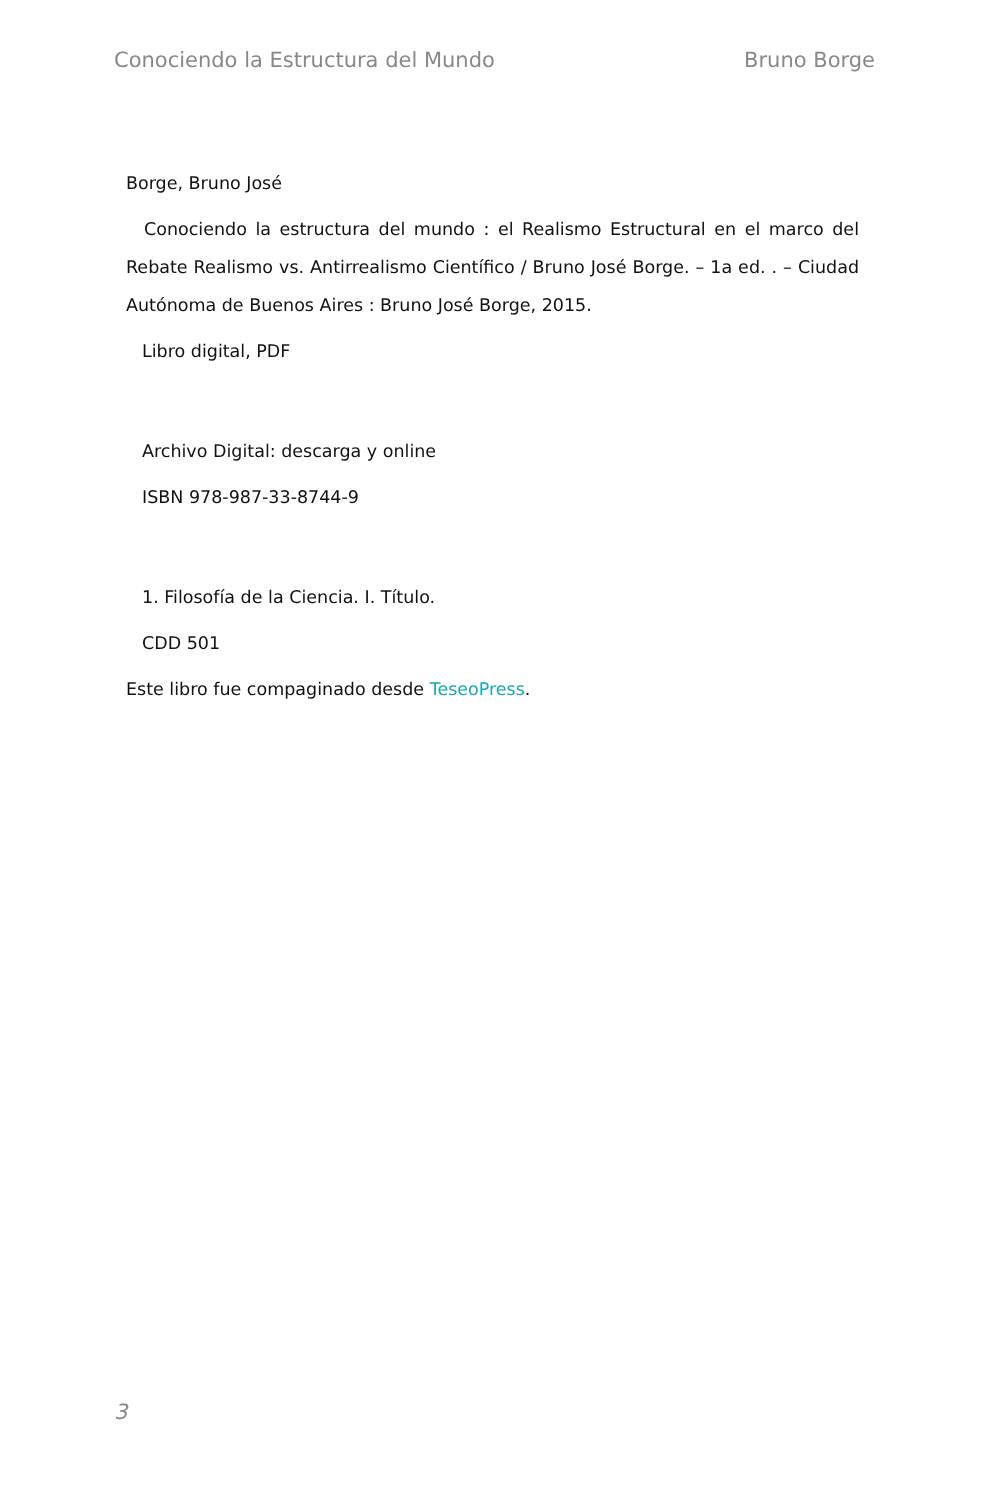Conociendo la Estructura del Mundo Bruno Borge
Borge, Bruno José
Conociendo la estructura del mundo : el Realismo Estructural en el marco del Rebate Realismo vs. Antirrealismo Científico / Bruno José Borge. – 1a ed. . – Ciudad Autónoma de Buenos Aires : Bruno José Borge, 2015.
Libro digital, PDF
Archivo Digital: descarga y online
ISBN 978-987-33-8744-9
1. Filosofía de la Ciencia. I. Título.
CDD 501
Este libro fue compaginado desde TeseoPress.
3